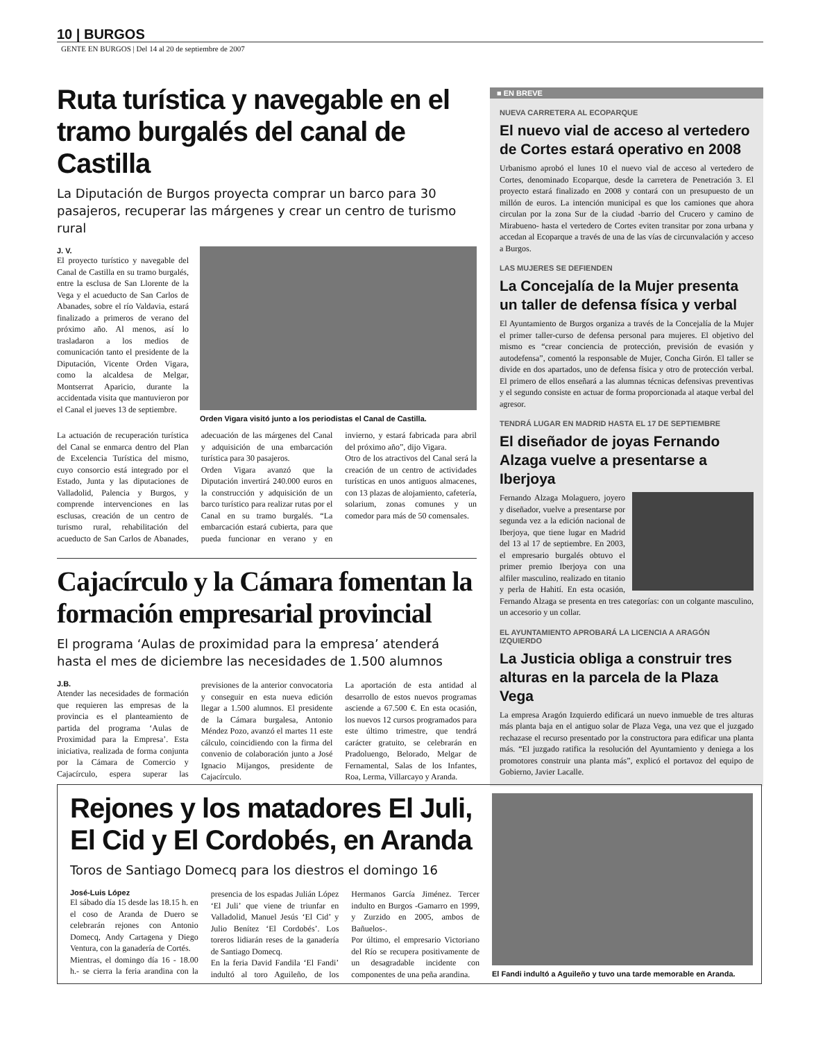10 | BURGOS
GENTE EN BURGOS | Del 14 al 20 de septiembre de 2007
Ruta turística y navegable en el tramo burgalés del canal de Castilla
La Diputación de Burgos proyecta comprar un barco para 30 pasajeros, recuperar las márgenes y crear un centro de turismo rural
J. V.
El proyecto turístico y navegable del Canal de Castilla en su tramo burgalés, entre la esclusa de San Llorente de la Vega y el acueducto de San Carlos de Abanades, sobre el río Valdavia, estará finalizado a primeros de verano del próximo año. Al menos, así lo trasladaron a los medios de comunicación tanto el presidente de la Diputación, Vicente Orden Vigara, como la alcaldesa de Melgar, Montserrat Aparicio, durante la accidentada visita que mantuvieron por el Canal el jueves 13 de septiembre.
Orden Vigara visitó junto a los periodistas el Canal de Castilla.
La actuación de recuperación turística del Canal se enmarca dentro del Plan de Excelencia Turística del mismo, cuyo consorcio está integrado por el Estado, Junta y las diputaciones de Valladolid, Palencia y Burgos, y comprende intervenciones en las esclusas, creación de un centro de turismo rural, rehabilitación del acueducto de San Carlos de Abanades, adecuación de las márgenes del Canal y adquisición de una embarcación turística para 30 pasajeros.
Orden Vigara avanzó que la Diputación invertirá 240.000 euros en la construcción y adquisición de un barco turístico para realizar rutas por el Canal en su tramo burgalés. “La embarcación estará cubierta, para que pueda funcionar en verano y en invierno, y estará fabricada para abril del próximo año”, dijo Vigara.
Otro de los atractivos del Canal será la creación de un centro de actividades turísticas en unos antiguos almacenes, con 13 plazas de alojamiento, cafetería, solarium, zonas comunes y un comedor para más de 50 comensales.
Cajacírculo y la Cámara fomentan la formación empresarial provincial
El programa ‘Aulas de proximidad para la empresa’ atenderá hasta el mes de diciembre las necesidades de 1.500 alumnos
J.B.
Atender las necesidades de formación que requieren las empresas de la provincia es el planteamiento de partida del programa ‘Aulas de Proximidad para la Empresa’. Esta iniciativa, realizada de forma conjunta por la Cámara de Comercio y Cajacírculo, espera superar las previsiones de la anterior convocatoria y conseguir en esta nueva edición llegar a 1.500 alumnos. El presidente de la Cámara burgalesa, Antonio Méndez Pozo, avanzó el martes 11 este cálculo, coincidiendo con la firma del convenio de colaboración junto a José Ignacio Mijangos, presidente de Cajacírculo.
La aportación de esta antidad al desarrollo de estos nuevos programas asciende a 67.500 €. En esta ocasión, los nuevos 12 cursos programados para este último trimestre, que tendrá carácter gratuito, se celebrarán en Pradoluengo, Belorado, Melgar de Fernamental, Salas de los Infantes, Roa, Lerma, Villarcayo y Aranda.
■ EN BREVE
NUEVA CARRETERA AL ECOPARQUE
El nuevo vial de acceso al vertedero de Cortes estará operativo en 2008
Urbanismo aprobó el lunes 10 el nuevo vial de acceso al vertedero de Cortes, denominado Ecoparque, desde la carretera de Penetración 3. El proyecto estará finalizado en 2008 y contará con un presupuesto de un millón de euros. La intención municipal es que los camiones que ahora circulan por la zona Sur de la ciudad -barrio del Crucero y camino de Mirabueno- hasta el vertedero de Cortes eviten transitar por zona urbana y accedan al Ecoparque a través de una de las vías de circunvalación y acceso a Burgos.
LAS MUJERES SE DEFIENDEN
La Concejalía de la Mujer presenta un taller de defensa física y verbal
El Ayuntamiento de Burgos organiza a través de la Concejalía de la Mujer el primer taller-curso de defensa personal para mujeres. El objetivo del mismo es “crear conciencia de protección, previsión de evasión y autodefensa”, comentó la responsable de Mujer, Concha Girón. El taller se divide en dos apartados, uno de defensa física y otro de protección verbal. El primero de ellos enseñará a las alumnas técnicas defensivas preventivas y el segundo consiste en actuar de forma proporcionada al ataque verbal del agresor.
TENDRÁ LUGAR EN MADRID HASTA EL 17 DE SEPTIEMBRE
El diseñador de joyas Fernando Alzaga vuelve a presentarse a Iberjoya
Fernando Alzaga Molaguero, joyero y diseñador, vuelve a presentarse por segunda vez a la edición nacional de Iberjoya, que tiene lugar en Madrid del 13 al 17 de septiembre. En 2003, el empresario burgalés obtuvo el primer premio Iberjoya con una alfiler masculino, realizado en titanio y perla de Hahití. En esta ocasión, Fernando Alzaga se presenta en tres categorías: con un colgante masculino, un accesorio y un collar.
EL AYUNTAMIENTO APROBARÁ LA LICENCIA A ARAGÓN IZQUIERDO
La Justicia obliga a construir tres alturas en la parcela de la Plaza Vega
La empresa Aragón Izquierdo edificará un nuevo inmueble de tres alturas más planta baja en el antiguo solar de Plaza Vega, una vez que el juzgado rechazase el recurso presentado por la constructora para edificar una planta más. “El juzgado ratifica la resolución del Ayuntamiento y deniega a los promotores construir una planta más”, explicó el portavoz del equipo de Gobierno, Javier Lacalle.
Rejones y los matadores El Juli, El Cid y El Cordobés, en Aranda
Toros de Santiago Domecq para los diestros el domingo 16
José-Luis López
El sábado día 15 desde las 18.15 h. en el coso de Aranda de Duero se celebrarán rejones con Antonio Domecq, Andy Cartagena y Diego Ventura, con la ganadería de Cortés.
Mientras, el domingo día 16 - 18.00 h.- se cierra la feria arandina con la presencia de los espadas Julián López ‘El Juli’ que viene de triunfar en Valladolid, Manuel Jesús ‘El Cid’ y Julio Benítez ‘El Cordobés’. Los toreros lidiarán reses de la ganadería de Santiago Domecq.
En la feria David Fandila ‘El Fandi’ indultó al toro Aguileño, de los Hermanos García Jiménez. Tercer indulto en Burgos -Gamarro en 1999, y Zurzido en 2005, ambos de Bañuelos-.
Por último, el empresario Victoriano del Río se recupera positivamente de un desagradable incidente con componentes de una peña arandina.
El Fandi indultó a Aguileño y tuvo una tarde memorable en Aranda.